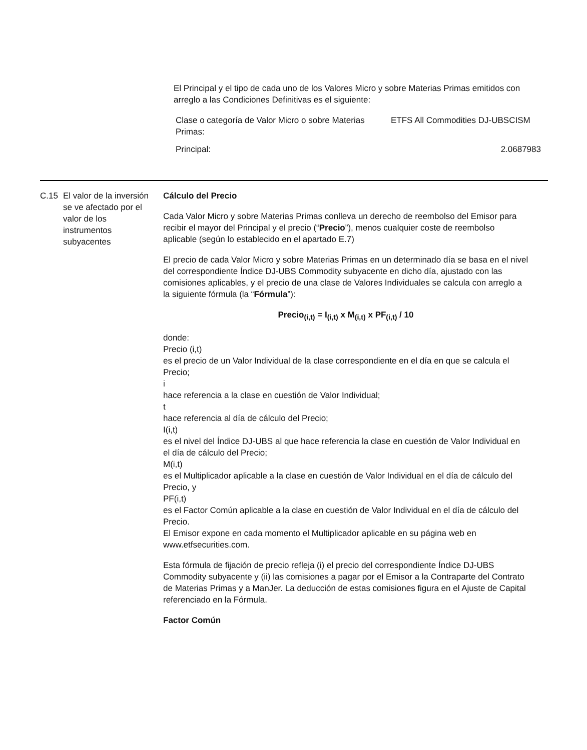El Principal y el tipo de cada uno de los Valores Micro y sobre Materias Primas emitidos con arreglo a las Condiciones Definitivas es el siguiente:
| Clase o categoría de Valor Micro o sobre Materias Primas: | ETFS All Commodities DJ-UBSCISM |
| Principal: | 2.0687983 |
C.15 El valor de la inversión se ve afectado por el valor de los instrumentos subyacentes
Cálculo del Precio
Cada Valor Micro y sobre Materias Primas conlleva un derecho de reembolso del Emisor para recibir el mayor del Principal y el precio (“Precio”), menos cualquier coste de reembolso aplicable (según lo establecido en el apartado E.7)
El precio de cada Valor Micro y sobre Materias Primas en un determinado día se basa en el nivel del correspondiente Índice DJ-UBS Commodity subyacente en dicho día, ajustado con las comisiones aplicables, y el precio de una clase de Valores Individuales se calcula con arreglo a la siguiente fórmula (la “Fórmula”):
Precio<sub>(i,t)</sub> = I<sub>(i,t)</sub> x M<sub>(i,t)</sub> x PF<sub>(i,t)</sub> / 10
donde:
Precio (i,t)
es el precio de un Valor Individual de la clase correspondiente en el día en que se calcula el Precio;
i
hace referencia a la clase en cuestión de Valor Individual;
t
hace referencia al día de cálculo del Precio;
I(i,t)
es el nivel del Índice DJ-UBS al que hace referencia la clase en cuestión de Valor Individual en el día de cálculo del Precio;
M(i,t)
es el Multiplicador aplicable a la clase en cuestión de Valor Individual en el día de cálculo del Precio, y
PF(i,t)
es el Factor Común aplicable a la clase en cuestión de Valor Individual en el día de cálculo del Precio.
El Emisor expone en cada momento el Multiplicador aplicable en su página web en www.etfsecurities.com.
Esta fórmula de fijación de precio refleja (i) el precio del correspondiente Índice DJ-UBS Commodity subyacente y (ii) las comisiones a pagar por el Emisor a la Contraparte del Contrato de Materias Primas y a ManJer. La deducción de estas comisiones figura en el Ajuste de Capital referenciado en la Fórmula.
Factor Común